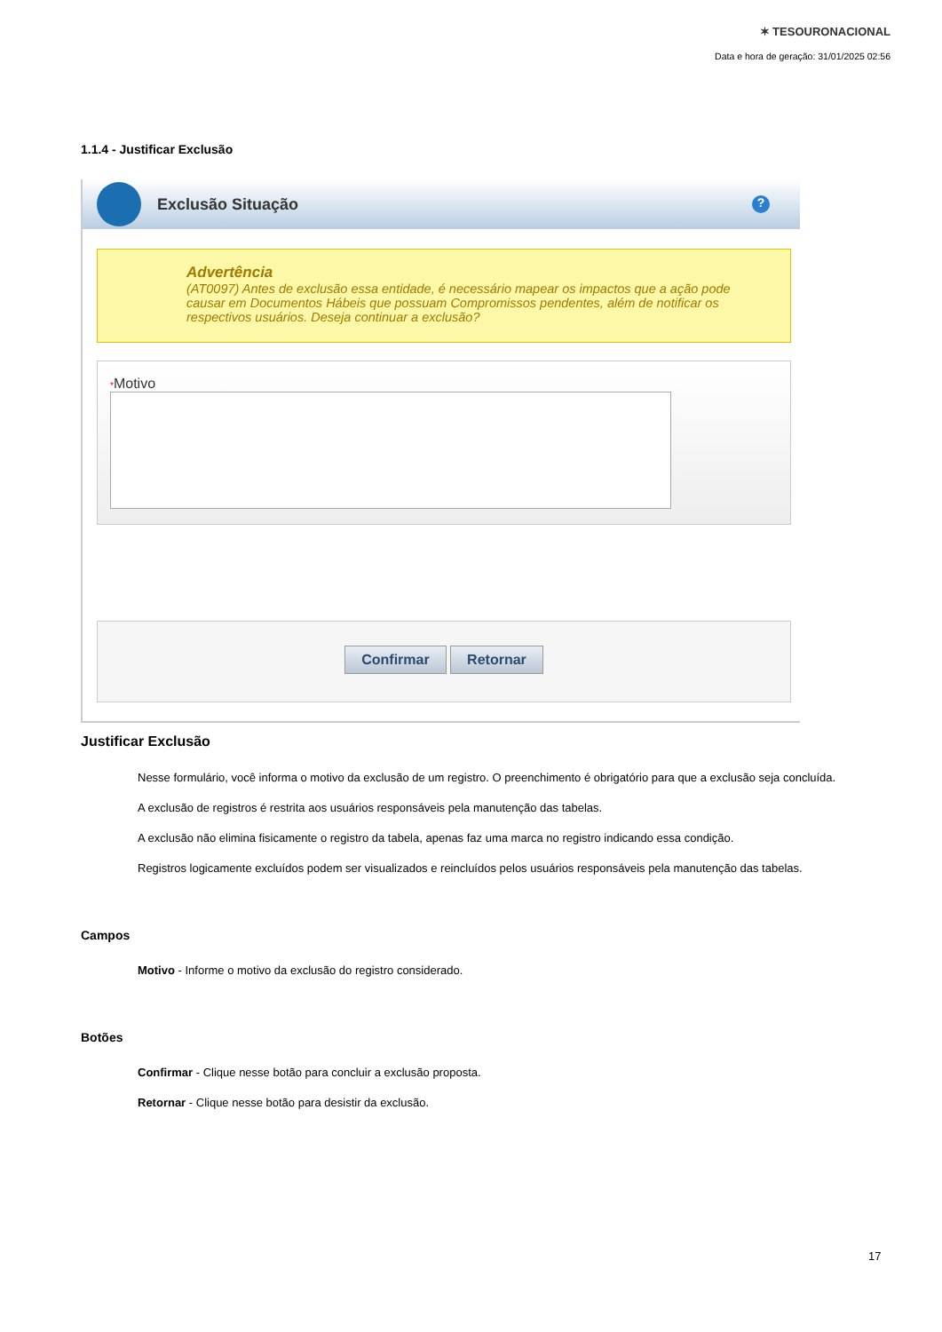✶ TESOURONACIONAL
Data e hora de geração: 31/01/2025 02:56
1.1.4 - Justificar Exclusão
Exclusão Situação
?
Advertência
(AT0097) Antes de exclusão essa entidade, é necessário mapear os impactos que a ação pode causar em Documentos Hábeis que possuam Compromissos pendentes, além de notificar os respectivos usuários. Deseja continuar a exclusão?
*Motivo
Confirmar Retornar
Justificar Exclusão
Nesse formulário, você informa o motivo da exclusão de um registro. O preenchimento é obrigatório para que a exclusão seja concluída.
A exclusão de registros é restrita aos usuários responsáveis pela manutenção das tabelas.
A exclusão não elimina fisicamente o registro da tabela, apenas faz uma marca no registro indicando essa condição.
Registros logicamente excluídos podem ser visualizados e reincluídos pelos usuários responsáveis pela manutenção das tabelas.
Campos
Motivo - Informe o motivo da exclusão do registro considerado.
Botões
Confirmar - Clique nesse botão para concluir a exclusão proposta.
Retornar - Clique nesse botão para desistir da exclusão.
17